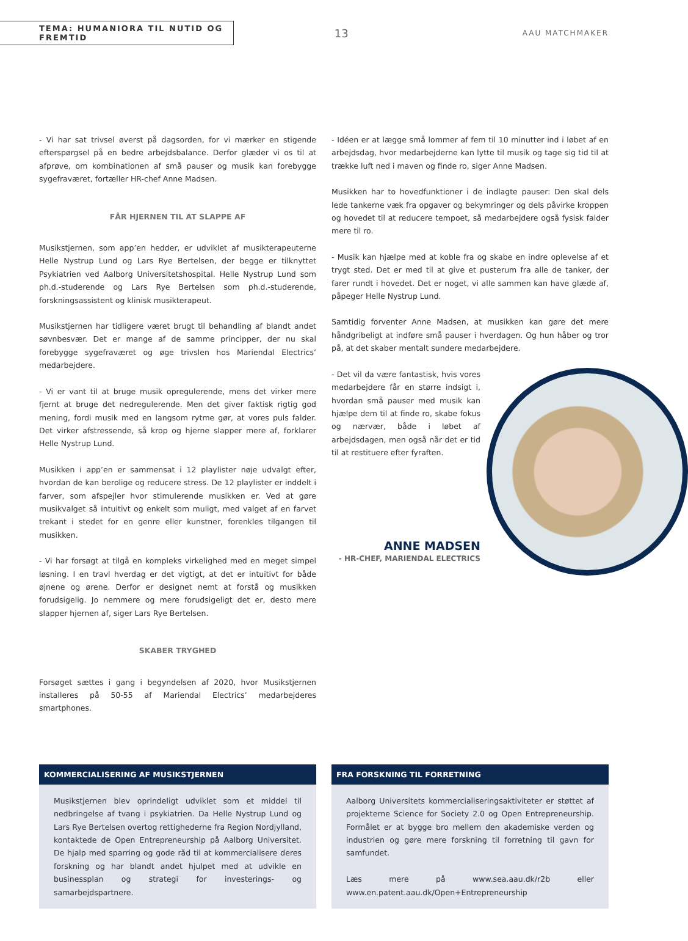TEMA: HUMANIORA TIL NUTID OG FREMTID
13
AAU MATCHMAKER
- Vi har sat trivsel øverst på dagsorden, for vi mærker en stigende efterspørgsel på en bedre arbejdsbalance. Derfor glæder vi os til at afprøve, om kombinationen af små pauser og musik kan forebygge sygefraværet, fortæller HR-chef Anne Madsen.
FÅR HJERNEN TIL AT SLAPPE AF
Musikstjernen, som app’en hedder, er udviklet af musikterapeuterne Helle Nystrup Lund og Lars Rye Bertelsen, der begge er tilknyttet Psykiatrien ved Aalborg Universitetshospital. Helle Nystrup Lund som ph.d.-studerende og Lars Rye Bertelsen som ph.d.-studerende, forskningsassistent og klinisk musikterapeut.
Musikstjernen har tidligere været brugt til behandling af blandt andet søvnbesvær. Det er mange af de samme principper, der nu skal forebygge sygefraværet og øge trivslen hos Mariendal Electrics’ medarbejdere.
- Vi er vant til at bruge musik opregulerende, mens det virker mere fjernt at bruge det nedregulerende. Men det giver faktisk rigtig god mening, fordi musik med en langsom rytme gør, at vores puls falder. Det virker afstressende, så krop og hjerne slapper mere af, forklarer Helle Nystrup Lund.
Musikken i app’en er sammensat i 12 playlister nøje udvalgt efter, hvordan de kan berolige og reducere stress. De 12 playlister er inddelt i farver, som afspejler hvor stimulerende musikken er. Ved at gøre musikvalget så intuitivt og enkelt som muligt, med valget af en farvet trekant i stedet for en genre eller kunstner, forenkles tilgangen til musikken.
- Vi har forsøgt at tilgå en kompleks virkelighed med en meget simpel løsning. I en travl hverdag er det vigtigt, at det er intuitivt for både øjnene og ørene. Derfor er designet nemt at forstå og musikken forudsigelig. Jo nemmere og mere forudsigeligt det er, desto mere slapper hjernen af, siger Lars Rye Bertelsen.
SKABER TRYGHED
Forsøget sættes i gang i begyndelsen af 2020, hvor Musikstjernen installeres på 50-55 af Mariendal Electrics’ medarbejderes smartphones.
- Idéen er at lægge små lommer af fem til 10 minutter ind i løbet af en arbejdsdag, hvor medarbejderne kan lytte til musik og tage sig tid til at trække luft ned i maven og finde ro, siger Anne Madsen.
Musikken har to hovedfunktioner i de indlagte pauser: Den skal dels lede tankerne væk fra opgaver og bekymringer og dels påvirke kroppen og hovedet til at reducere tempoet, så medarbejdere også fysisk falder mere til ro.
- Musik kan hjælpe med at koble fra og skabe en indre oplevelse af et trygt sted. Det er med til at give et pusterum fra alle de tanker, der farer rundt i hovedet. Det er noget, vi alle sammen kan have glæde af, påpeger Helle Nystrup Lund.
Samtidig forventer Anne Madsen, at musikken kan gøre det mere håndgribeligt at indføre små pauser i hverdagen. Og hun håber og tror på, at det skaber mentalt sundere medarbejdere.
- Det vil da være fantastisk, hvis vores medarbejdere får en større indsigt i, hvordan små pauser med musik kan hjælpe dem til at finde ro, skabe fokus og nærvær, både i løbet af arbejdsdagen, men også når det er tid til at restituere efter fyraften.
ANNE MADSEN
- HR-CHEF, MARIENDAL ELECTRICS
KOMMERCIALISERING AF MUSIKSTJERNEN
Musikstjernen blev oprindeligt udviklet som et middel til nedbringelse af tvang i psykiatrien. Da Helle Nystrup Lund og Lars Rye Bertelsen overtog rettighederne fra Region Nordjylland, kontaktede de Open Entrepreneurship på Aalborg Universitet. De hjalp med sparring og gode råd til at kommercialisere deres forskning og har blandt andet hjulpet med at udvikle en businessplan og strategi for investerings- og samarbejdspartnere.
FRA FORSKNING TIL FORRETNING
Aalborg Universitets kommercialiseringsaktiviteter er støttet af projekterne Science for Society 2.0 og Open Entrepreneurship. Formålet er at bygge bro mellem den akademiske verden og industrien og gøre mere forskning til forretning til gavn for samfundet.
Læs mere på www.sea.aau.dk/r2b eller www.en.patent.aau.dk/Open+Entrepreneurship